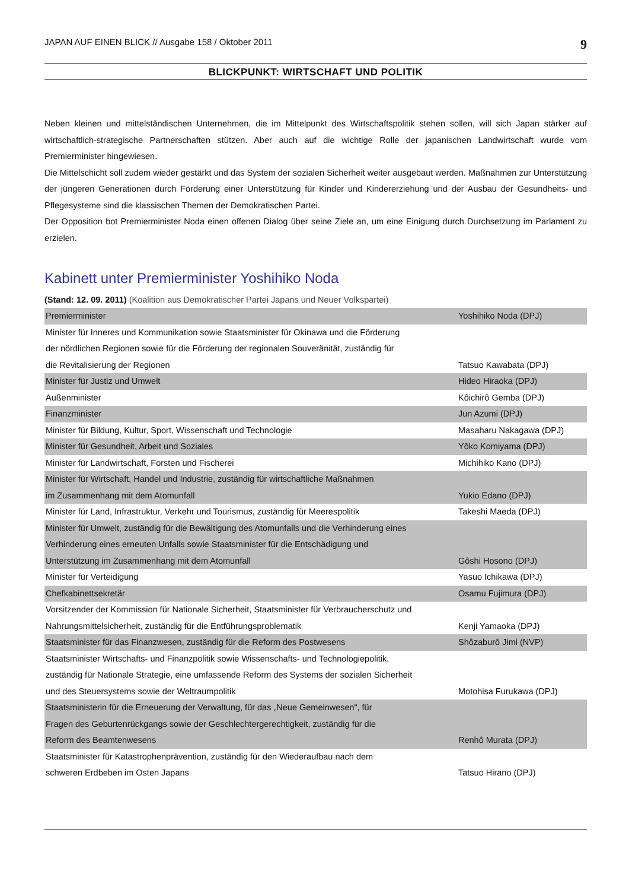JAPAN AUF EINEN BLICK // Ausgabe 158 / Oktober 2011 9
BLICKPUNKT: WIRTSCHAFT UND POLITIK
Neben kleinen und mittelständischen Unternehmen, die im Mittelpunkt des Wirtschaftspolitik stehen sollen, will sich Japan stärker auf wirtschaftlich-strategische Partnerschaften stützen. Aber auch auf die wichtige Rolle der japanischen Landwirtschaft wurde vom Premierminister hingewiesen.
Die Mittelschicht soll zudem wieder gestärkt und das System der sozialen Sicherheit weiter ausgebaut werden. Maßnahmen zur Unterstützung der jüngeren Generationen durch Förderung einer Unterstützung für Kinder und Kindererziehung und der Ausbau der Gesundheits- und Pflegesysteme sind die klassischen Themen der Demokratischen Partei.
Der Opposition bot Premierminister Noda einen offenen Dialog über seine Ziele an, um eine Einigung durch Durchsetzung im Parlament zu erzielen.
Kabinett unter Premierminister Yoshihiko Noda
(Stand: 12. 09. 2011) (Koalition aus Demokratischer Partei Japans und Neuer Volkspartei)
| Premierminister | Yoshihiko Noda (DPJ) |
| Minister für Inneres und Kommunikation sowie Staatsminister für Okinawa und die Förderung der nördlichen Regionen sowie für die Förderung der regionalen Souveränität, zuständig für die Revitalisierung der Regionen | Tatsuo Kawabata (DPJ) |
| Minister für Justiz und Umwelt | Hideo Hiraoka (DPJ) |
| Außenminister | Kôichirô Gemba (DPJ) |
| Finanzminister | Jun Azumi (DPJ) |
| Minister für Bildung, Kultur, Sport, Wissenschaft und Technologie | Masaharu Nakagawa (DPJ) |
| Minister für Gesundheit, Arbeit und Soziales | Yôko Komiyama (DPJ) |
| Minister für Landwirtschaft, Forsten und Fischerei | Michihiko Kano (DPJ) |
| Minister für Wirtschaft, Handel und Industrie, zuständig für wirtschaftliche Maßnahmen im Zusammenhang mit dem Atomunfall | Yukio Edano (DPJ) |
| Minister für Land, Infrastruktur, Verkehr und Tourismus, zuständig für Meerespolitik | Takeshi Maeda (DPJ) |
| Minister für Umwelt, zuständig für die Bewältigung des Atomunfalls und die Verhinderung eines Verhinderung eines erneuten Unfalls sowie Staatsminister für die Entschädigung und Unterstützung im Zusammenhang mit dem Atomunfall | Gôshi Hosono (DPJ) |
| Minister für Verteidigung | Yasuo Ichikawa (DPJ) |
| Chefkabinettsekretär | Osamu Fujimura (DPJ) |
| Vorsitzender der Kommission für Nationale Sicherheit, Staatsminister für Verbraucherschutz und Nahrungsmittelsicherheit, zuständig für die Entführungsproblematik | Kenji Yamaoka (DPJ) |
| Staatsminister für das Finanzwesen, zuständig für die Reform des Postwesens | Shôzaburô Jimi (NVP) |
| Staatsminister Wirtschafts- und Finanzpolitik sowie Wissenschafts- und Technologiepolitik, zuständig für Nationale Strategie, eine umfassende Reform des Systems der sozialen Sicherheit und des Steuersystems sowie der Weltraumpolitik | Motohisa Furukawa (DPJ) |
| Staatsministerin für die Erneuerung der Verwaltung, für das „Neue Gemeinwesen“, für Fragen des Geburtenrückgangs sowie der Geschlechtergerechtigkeit, zuständig für die Reform des Beamtenwesens | Renhô Murata (DPJ) |
| Staatsminister für Katastrophenprävention, zuständig für den Wiederaufbau nach dem schweren Erdbeben im Osten Japans | Tatsuo Hirano (DPJ) |